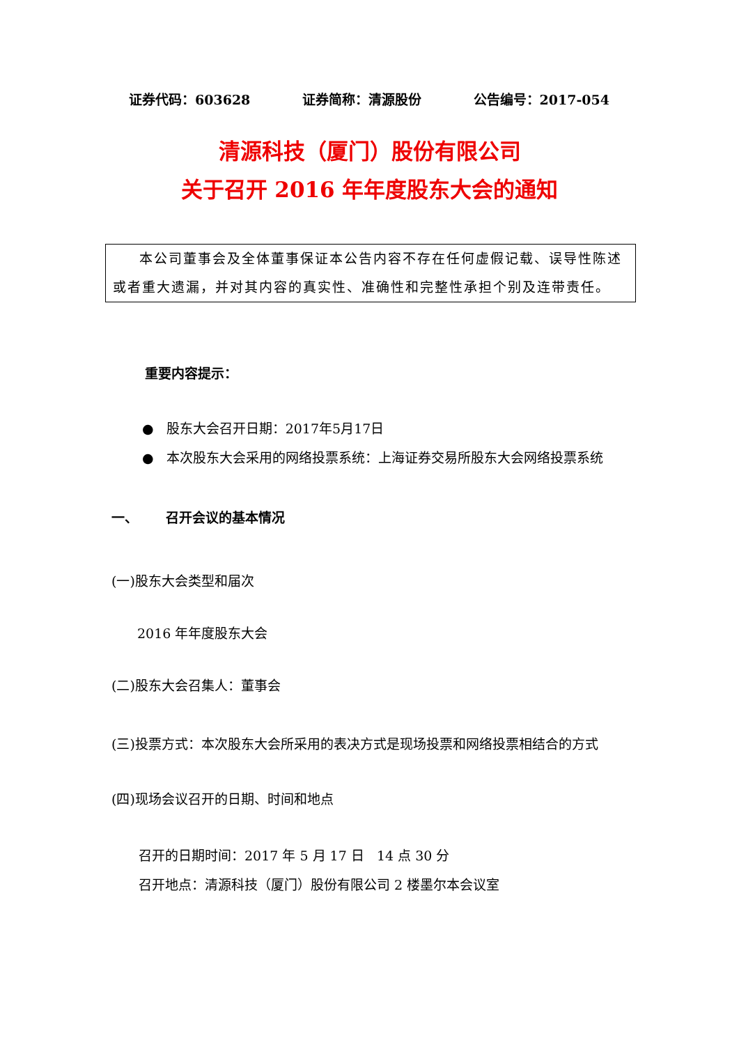证券代码：603628 证券简称：清源股份 公告编号：2017-054
清源科技（厦门）股份有限公司
关于召开 2016 年年度股东大会的通知
本公司董事会及全体董事保证本公告内容不存在任何虚假记载、误导性陈述或者重大遗漏，并对其内容的真实性、准确性和完整性承担个别及连带责任。
重要内容提示：
● 股东大会召开日期：2017年5月17日
● 本次股东大会采用的网络投票系统：上海证券交易所股东大会网络投票系统
一、 召开会议的基本情况
(一)股东大会类型和届次
2016 年年度股东大会
(二)股东大会召集人：董事会
(三)投票方式：本次股东大会所采用的表决方式是现场投票和网络投票相结合的方式
(四)现场会议召开的日期、时间和地点
召开的日期时间：2017 年 5 月 17 日 14 点 30 分
召开地点：清源科技（厦门）股份有限公司 2 楼墨尔本会议室